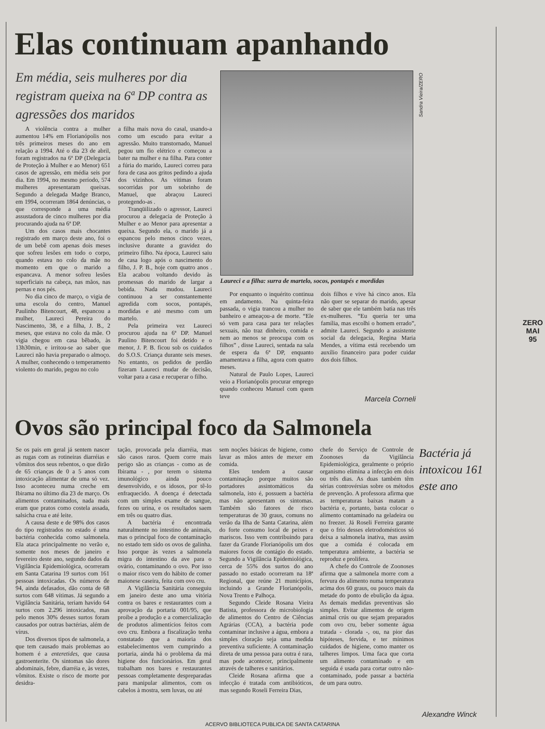Elas continuam apanhando
Em média, seis mulheres por dia registram queixa na 6ª DP contra as agressões dos maridos
A violência contra a mulher aumentou 14% em Florianópolis nos três primeiros meses do ano em relação a 1994. Até o dia 23 de abril, foram registrados na 6ª DP (Delegacia de Proteção à Mulher e ao Menor) 651 casos de agressão, em média seis por dia. Em 1994, no mesmo período, 574 mulheres apresentaram queixas. Segundo a delegada Madge Branco, em 1994, ocorreram 1864 denúncias, o que corresponde a uma média assustadora de cinco mulheres por dia procurando ajuda na 6ª DP.
Um dos casos mais chocantes registrado em março deste ano, foi o de um bebê com apenas dois meses que sofreu lesões em todo o corpo, quando estava no colo da mãe no momento em que o marido a espancava. A menor sofreu lesões superficiais na cabeça, nas mãos, nas pernas e nos pés.
No dia cinco de março, o vigia de uma escola do centro, Manuel Paulinho Bitencourt, 48, espancou a mulher, Laureci Pereira do Nascimento, 38, e a filha, J. B., 2 meses, que estava no colo da mãe. O vigia chegou em casa bêbado, às 13h30min, e irritou-se ao saber que Laureci não havia preparado o almoço. A mulher, conhecendo o temperamento violento do marido, pegou no colo
a filha mais nova do casal, usando-a como um escudo para evitar a agressão. Muito transtornado, Manuel pegou um fio elétrico e começou a bater na mulher e na filha. Para conter a fúria do marido, Laureci correu para fora de casa aos gritos pedindo a ajuda dos vizinhos. As vítimas foram socorridas por um sobrinho de Manuel, que abraçou Laureci protegendo-as .
Tranqüilizado o agressor, Laureci procurou a delegacia de Proteção à Mulher e ao Menor para apresentar a queixa. Segundo ela, o marido já a espancou pelo menos cinco vezes, inclusive durante a gravidez do primeiro filho. Na época, Laureci saiu de casa logo após o nascimento do filho, J. P. B., hoje com quatro anos . Ela acabou voltando devido às promessas do marido de largar a bebida. Nada mudou. Laureci continuou a ser constantemente agredida com socos, pontapés, mordidas e até mesmo com um martelo.
Pela primeira vez Laureci procurou ajuda na 6ª DP. Manuel Paulino Bitencourt foi detido e o menor, J. P. B. ficou sob os cuidados do S.O.S. Criança durante seis meses. No entanto, os pedidos de perdão fizeram Laureci mudar de decisão, voltar para a casa e recuperar o filho.
Sandra Vieira/ZERO
Laureci e a filha: surra de martelo, socos, pontapés e mordidas
Por enquanto o inquérito continua em andamento. Na quinta-feira passada, o vigia trancou a mulher no banheiro e ameaçou-a de morte. “Ele só vem para casa para ter relações sexuais, não traz dinheiro, comida e nem ao menos se preocupa com os filhos” , disse Laureci, sentada na sala de espera da 6ª DP, enquanto amamentava a filha, agora com quatro meses.
Natural de Paulo Lopes, Laureci veio a Florianópolis procurar emprego quando conheceu Manuel com quem teve
dois filhos e vive há cinco anos. Ela não quer se separar do marido, apesar de saber que ele também batia nas três ex-mulheres. “Eu queria ter uma família, mas escolhi o homem errado”, admite Laureci. Segundo a assistente social da delegacia, Regina Maria Mendes, a vítima está recebendo um auxílio financeiro para poder cuidar dos dois filhos.
Marcela Corneli
ZERO
MAI
95
Ovos são principal foco da Salmonela
Se os pais em geral já sentem nascer as rugas com as rotineiras diarréias e vômitos dos seus rebentos, o que dirão de 65 crianças de 0 a 5 anos com intoxicação alimentar de uma só vez. Isso aconteceu numa creche em Ibirama no último dia 23 de março. Os alimentos contaminados, nada mais eram que pratos como costela assada, salsicha crua e até leite.
A causa deste e de 98% dos casos do tipo registrados no estado é uma bactéria conhecida como salmonela. Ela ataca principalmente no verão e, somente nos meses de janeiro e fevereiro deste ano, segundo dados da Vigilância Epidemiológica, ocorreram em Santa Catarina 19 surtos com 161 pessoas intoxicadas. Os números de 94, ainda defasados, dão conta de 68 surtos com 648 vítimas. Já segundo a Vigilância Sanitária, teriam havido 64 surtos com 2.296 intoxicados, mas pelo menos 30% desses surtos foram causados por outras bactérias, além de vírus.
Dos diversos tipos de salmonela, a que tem causado mais problemas ao homem é a enteretides, que causa gastroenterite. Os sintomas são dores abdominais, febre, diarréia e, às vezes, vômitos. Existe o risco de morte por desidra-
tação, provocada pela diarréia, mas são casos raros. Quem corre mais perigo são as crianças - como as de Ibirama - , por terem o sistema imunológico ainda pouco desenvolvido, e os idosos, por tê-lo enfraquecido. A doença é detectada com um simples exame de sangue, fezes ou urina, e os resultados saem em três ou quatro dias.
A bactéria é encontrada naturalmente no intestino de animais, mas o principal foco de contaminação no estado tem sido os ovos de galinha. Isso porque às vezes a salmonela migra do intestino da ave para o ovário, contaminando o ovo. Por isso o maior risco vem do hábito de comer maionese caseira, feita com ovo cru.
A Vigilância Sanitária conseguiu em janeiro deste ano uma vitória contra os bares e restaurantes com a aprovação da portaria 001/95, que proíbe a produção e a comercialização de produtos alimentícios feitos com ovo cru. Embora a fiscalização tenha constatado que a maioria dos estabelecimentos vem cumprindo a portaria, ainda há o problema da má higiene dos funcionários. Em geral trabalham nos bares e restaurantes pessoas completamente despreparadas para manipular alimentos, com os cabelos à mostra, sem luvas, ou até
sem noções básicas de higiene, como lavar as mãos antes de mexer em comida.
Eles tendem a causar contaminação porque muitos são portadores assintomáticos da salmonela, isto é, possuem a bactéria mas não apresentam os sintomas. Também são fatores de risco temperaturas de 30 graus, comuns no verão da Ilha de Santa Catarina, além do forte consumo local de peixes e mariscos. Isso vem contribuindo para fazer da Grande Florianópolis um dos maiores focos de contágio do estado. Segundo a Vigilância Epidemiológica, cerca de 55% dos surtos do ano passado no estado ocorreram na 18ª Regional, que reúne 21 municípios, incluindo a Grande Florianópolis, Nova Trento e Palhoça.
Segundo Cleide Rosana Vieira Batista, professora de microbiologia de alimentos do Centro de Ciências Agrárias (CCA), a bactéria pode contaminar inclusive a água, embora a simples cloração seja uma medida preventiva suficiente. A contaminação direta de uma pessoa para outra é rara, mas pode acontecer, principalmente através de talheres e sanitários.
Cleide Rosana afirma que a infecção é tratada com antibióticos, mas segundo Roseli Ferreira Dias,
chefe do Serviço de Controle de Zoonoses da Vigilância Epidemiológica, geralmente o próprio organismo elimina a infecção em dois ou três dias. As duas também têm sérias controvérsias sobre os métodos de prevenção. A professora afirma que as temperaturas baixas matam a bactéria e, portanto, basta colocar o alimento contaminado na geladeira ou no freezer. Já Roseli Ferreira garante que o frio desses eletrodomésticos só deixa a salmonela inativa, mas assim que a comida é colocada em temperatura ambiente, a bactéria se reproduz e prolifera.
A chefe do Controle de Zoonoses afirma que a salmonela morre com a fervura do alimento numa temperatura acima dos 60 graus, ou pouco mais da metade do ponto de ebulição da água. As demais medidas preventivas são simples. Evitar alimentos de origem animal crús ou que sejam preparados com ovo cru, beber somente água tratada - clorada -, ou, na pior das hipóteses, fervida, e ter mínimos cuidados de higiene, como manter os talheres limpos. Uma faca que corta um alimento contaminado e em seguida é usada para cortar outro não-contaminado, pode passar a bactéria de um para outro.
Bactéria já intoxicou 161 este ano
Alexandre Winck
ACERVO BIBLIOTECA PUBLICA DE SANTA CATARINA